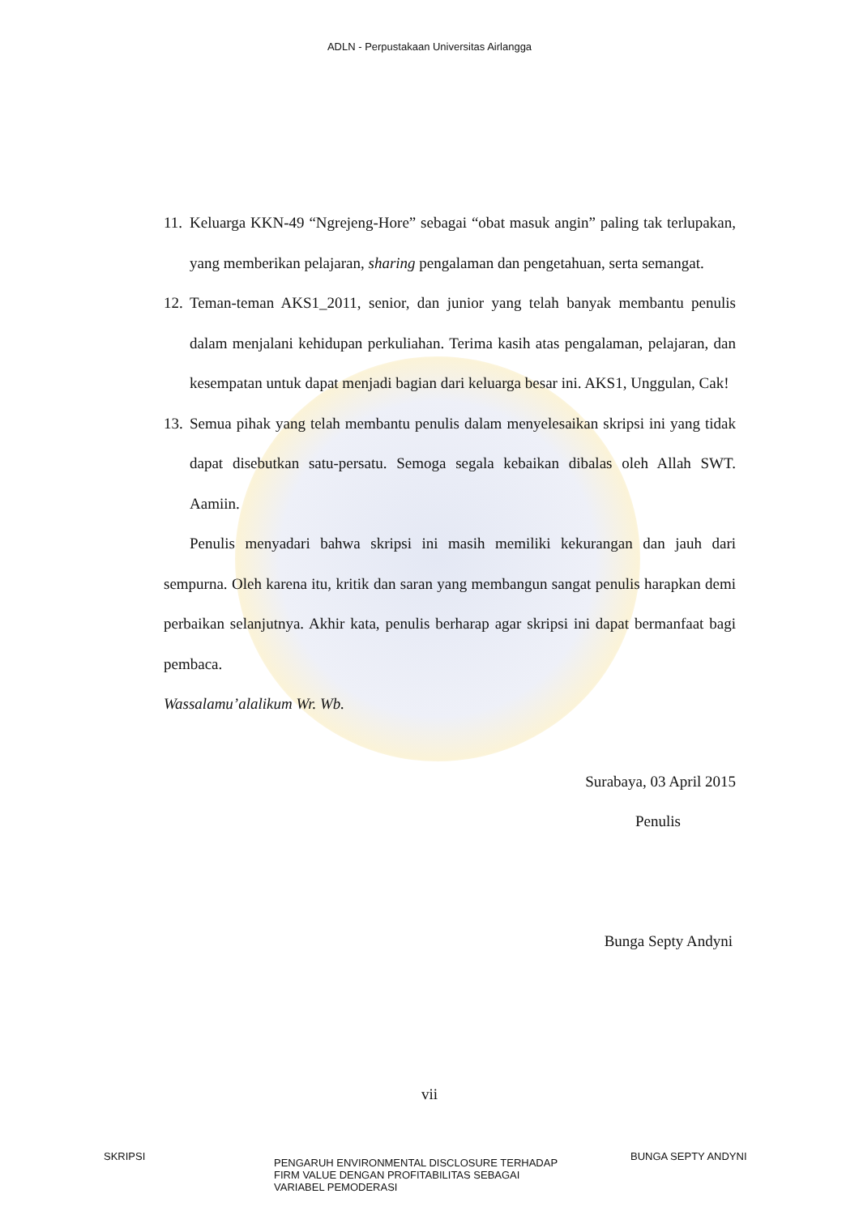ADLN - Perpustakaan Universitas Airlangga
11.
Keluarga KKN-49 “Ngrejeng-Hore” sebagai “obat masuk angin” paling tak terlupakan, yang memberikan pelajaran, sharing pengalaman dan pengetahuan, serta semangat.
12.
Teman-teman AKS1_2011, senior, dan junior yang telah banyak membantu penulis dalam menjalani kehidupan perkuliahan. Terima kasih atas pengalaman, pelajaran, dan kesempatan untuk dapat menjadi bagian dari keluarga besar ini. AKS1, Unggulan, Cak!
13.
Semua pihak yang telah membantu penulis dalam menyelesaikan skripsi ini yang tidak dapat disebutkan satu-persatu. Semoga segala kebaikan dibalas oleh Allah SWT. Aamiin.
Penulis menyadari bahwa skripsi ini masih memiliki kekurangan dan jauh dari sempurna. Oleh karena itu, kritik dan saran yang membangun sangat penulis harapkan demi perbaikan selanjutnya. Akhir kata, penulis berharap agar skripsi ini dapat bermanfaat bagi pembaca.
Wassalamu’alalikum Wr. Wb.
Surabaya, 03 April 2015
Penulis
Bunga Septy Andyni
vii
SKRIPSI
PENGARUH ENVIRONMENTAL DISCLOSURE TERHADAP
FIRM VALUE DENGAN PROFITABILITAS SEBAGAI
VARIABEL PEMODERASI
BUNGA SEPTY ANDYNI